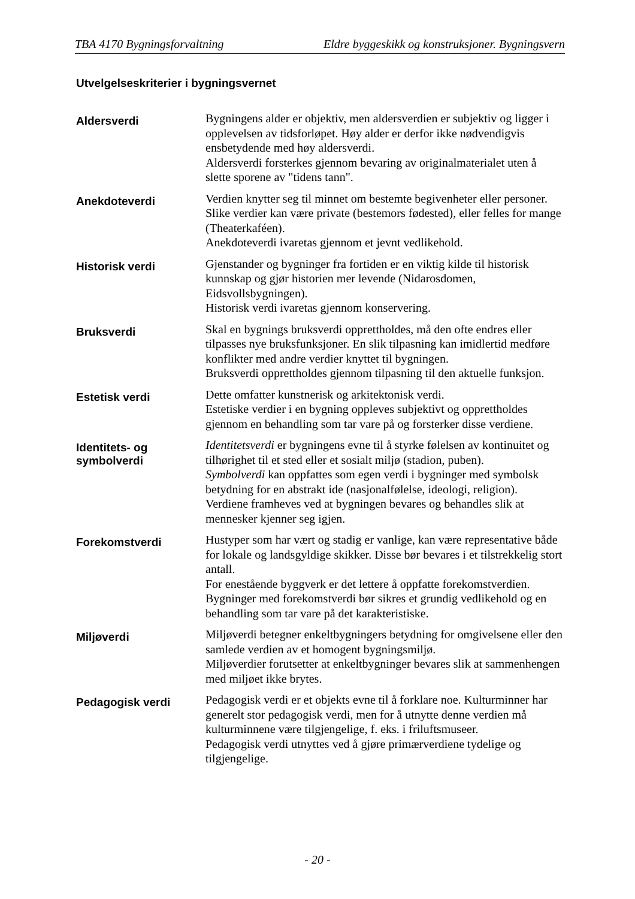TBA 4170 Bygningsforvaltning Eldre byggeskikk og konstruksjoner. Bygningsvern
Utvelgelseskriterier i bygningsvernet
Aldersverdi
Bygningens alder er objektiv, men aldersverdien er subjektiv og ligger i opplevelsen av tidsforløpet. Høy alder er derfor ikke nødvendigvis ensbetydende med høy aldersverdi.
Aldersverdi forsterkes gjennom bevaring av originalmaterialet uten å slette sporene av "tidens tann".
Anekdoteverdi
Verdien knytter seg til minnet om bestemte begivenheter eller personer. Slike verdier kan være private (bestemors fødested), eller felles for mange (Theaterkaféen).
Anekdoteverdi ivaretas gjennom et jevnt vedlikehold.
Historisk verdi
Gjenstander og bygninger fra fortiden er en viktig kilde til historisk kunnskap og gjør historien mer levende (Nidarosdomen, Eidsvollsbygningen).
Historisk verdi ivaretas gjennom konservering.
Bruksverdi
Skal en bygnings bruksverdi opprettholdes, må den ofte endres eller tilpasses nye bruksfunksjoner. En slik tilpasning kan imidlertid medføre konflikter med andre verdier knyttet til bygningen.
Bruksverdi opprettholdes gjennom tilpasning til den aktuelle funksjon.
Estetisk verdi
Dette omfatter kunstnerisk og arkitektonisk verdi.
Estetiske verdier i en bygning oppleves subjektivt og opprettholdes gjennom en behandling som tar vare på og forsterker disse verdiene.
Identitets- og symbolverdi
Identitetsverdi er bygningens evne til å styrke følelsen av kontinuitet og tilhørighet til et sted eller et sosialt miljø (stadion, puben).
Symbolverdi kan oppfattes som egen verdi i bygninger med symbolsk betydning for en abstrakt ide (nasjonalfølelse, ideologi, religion).
Verdiene framheves ved at bygningen bevares og behandles slik at mennesker kjenner seg igjen.
Forekomstverdi
Hustyper som har vært og stadig er vanlige, kan være representative både for lokale og landsgyldige skikker. Disse bør bevares i et tilstrekkelig stort antall.
For enestående byggverk er det lettere å oppfatte forekomstverdien.
Bygninger med forekomstverdi bør sikres et grundig vedlikehold og en behandling som tar vare på det karakteristiske.
Miljøverdi
Miljøverdi betegner enkeltbygningers betydning for omgivelsene eller den samlede verdien av et homogent bygningsmiljø.
Miljøverdier forutsetter at enkeltbygninger bevares slik at sammenhengen med miljøet ikke brytes.
Pedagogisk verdi
Pedagogisk verdi er et objekts evne til å forklare noe. Kulturminner har generelt stor pedagogisk verdi, men for å utnytte denne verdien må kulturminnene være tilgjengelige, f. eks. i friluftsmuseer.
Pedagogisk verdi utnyttes ved å gjøre primærverdiene tydelige og tilgjengelige.
- 20 -